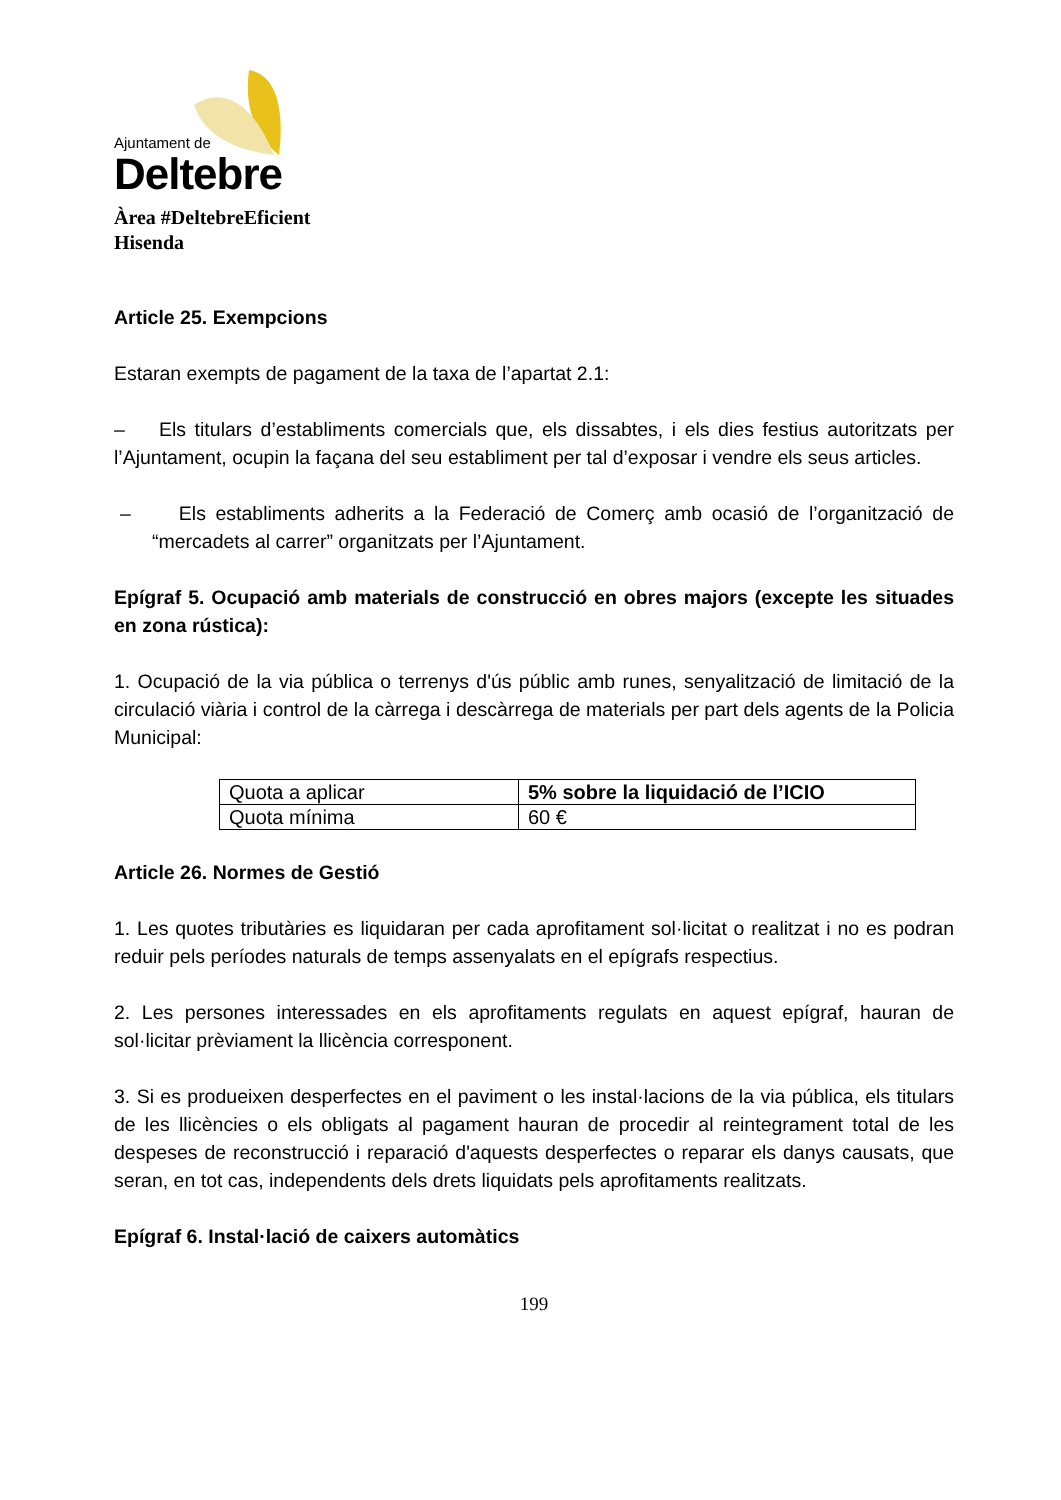Ajuntament de
Deltebre
Àrea #DeltebreEficient
Hisenda
Article 25. Exempcions
Estaran exempts de pagament de la taxa de l’apartat 2.1:
– Els titulars d’establiments comercials que, els dissabtes, i els dies festius autoritzats per l’Ajuntament, ocupin la façana del seu establiment per tal d’exposar i vendre els seus articles.
– Els establiments adherits a la Federació de Comerç amb ocasió de l’organització de “mercadets al carrer” organitzats per l’Ajuntament.
Epígraf 5. Ocupació amb materials de construcció en obres majors (excepte les situades en zona rústica):
1. Ocupació de la via pública o terrenys d'ús públic amb runes, senyalització de limitació de la circulació viària i control de la càrrega i descàrrega de materials per part dels agents de la Policia Municipal:
| Quota a aplicar | 5% sobre la liquidació de l’ICIO |
| Quota mínima | 60 € |
Article 26. Normes de Gestió
1. Les quotes tributàries es liquidaran per cada aprofitament sol·licitat o realitzat i no es podran reduir pels períodes naturals de temps assenyalats en el epígrafs respectius.
2. Les persones interessades en els aprofitaments regulats en aquest epígraf, hauran de sol·licitar prèviament la llicència corresponent.
3. Si es produeixen desperfectes en el paviment o les instal·lacions de la via pública, els titulars de les llicències o els obligats al pagament hauran de procedir al reintegrament total de les despeses de reconstrucció i reparació d'aquests desperfectes o reparar els danys causats, que seran, en tot cas, independents dels drets liquidats pels aprofitaments realitzats.
Epígraf 6. Instal·lació de caixers automàtics
199